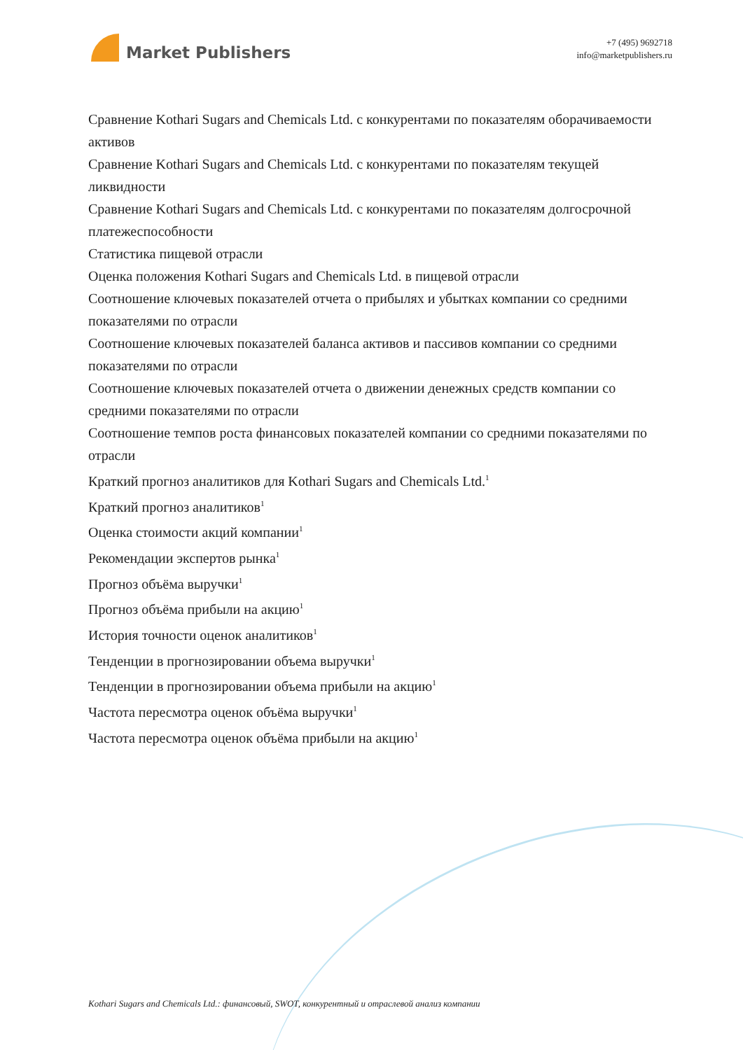Market Publishers
+7 (495) 9692718
info@marketpublishers.ru
Сравнение Kothari Sugars and Chemicals Ltd. с конкурентами по показателям оборачиваемости активов
Сравнение Kothari Sugars and Chemicals Ltd. с конкурентами по показателям текущей ликвидности
Сравнение Kothari Sugars and Chemicals Ltd. с конкурентами по показателям долгосрочной платежеспособности
Статистика пищевой отрасли
Оценка положения Kothari Sugars and Chemicals Ltd. в пищевой отрасли
Соотношение ключевых показателей отчета о прибылях и убытках компании со средними показателями по отрасли
Соотношение ключевых показателей баланса активов и пассивов компании со средними показателями по отрасли
Соотношение ключевых показателей отчета о движении денежных средств компании со средними показателями по отрасли
Соотношение темпов роста финансовых показателей компании со средними показателями по отрасли
Краткий прогноз аналитиков для Kothari Sugars and Chemicals Ltd.<sup>1</sup>
Краткий прогноз аналитиков<sup>1</sup>
Оценка стоимости акций компании<sup>1</sup>
Рекомендации экспертов рынка<sup>1</sup>
Прогноз объёма выручки<sup>1</sup>
Прогноз объёма прибыли на акцию<sup>1</sup>
История точности оценок аналитиков<sup>1</sup>
Тенденции в прогнозировании объема выручки<sup>1</sup>
Тенденции в прогнозировании объема прибыли на акцию<sup>1</sup>
Частота пересмотра оценок объёма выручки<sup>1</sup>
Частота пересмотра оценок объёма прибыли на акцию<sup>1</sup>
Kothari Sugars and Chemicals Ltd.: финансовый, SWOT, конкурентный и отраслевой анализ компании